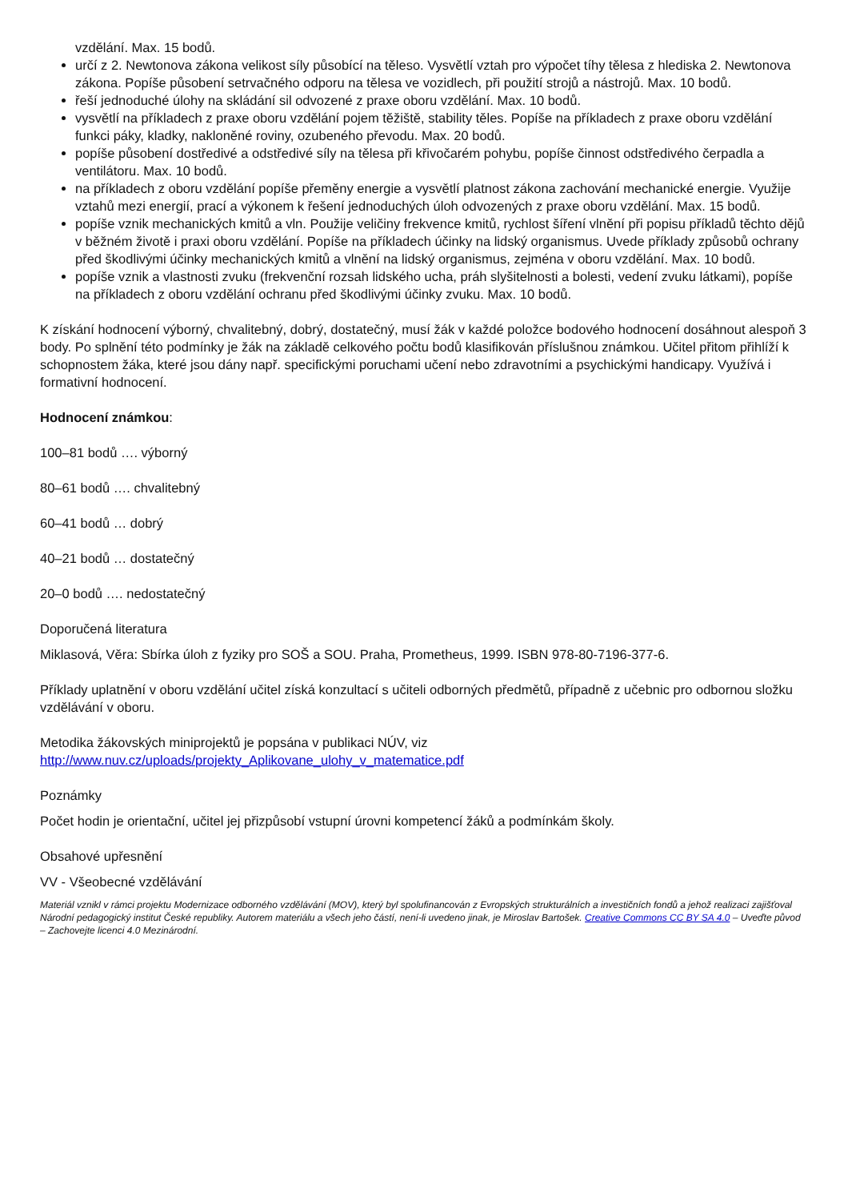vzdělání. Max. 15 bodů.
určí z 2. Newtonova zákona velikost síly působící na těleso. Vysvětlí vztah pro výpočet tíhy tělesa z hlediska 2. Newtonova zákona. Popíše působení setrvačného odporu na tělesa ve vozidlech, při použití strojů a nástrojů. Max. 10 bodů.
řeší jednoduché úlohy na skládání sil odvozené z praxe oboru vzdělání. Max. 10 bodů.
vysvětlí na příkladech z praxe oboru vzdělání pojem těžiště, stability těles. Popíše na příkladech z praxe oboru vzdělání funkci páky, kladky, nakloněné roviny, ozubeného převodu. Max. 20 bodů.
popíše působení dostředivé a odstředivé síly na tělesa při křivočarém pohybu, popíše činnost odstředivého čerpadla a ventilátoru. Max. 10 bodů.
na příkladech z oboru vzdělání popíše přeměny energie a vysvětlí platnost zákona zachování mechanické energie. Využije vztahů mezi energií, prací a výkonem k řešení jednoduchých úloh odvozených z praxe oboru vzdělání. Max. 15 bodů.
popíše vznik mechanických kmitů a vln. Použije veličiny frekvence kmitů, rychlost šíření vlnění při popisu příkladů těchto dějů v běžném životě i praxi oboru vzdělání. Popíše na příkladech účinky na lidský organismus. Uvede příklady způsobů ochrany před škodlivými účinky mechanických kmitů a vlnění na lidský organismus, zejména v oboru vzdělání. Max. 10 bodů.
popíše vznik a vlastnosti zvuku (frekvenční rozsah lidského ucha, práh slyšitelnosti a bolesti, vedení zvuku látkami), popíše na příkladech z oboru vzdělání ochranu před škodlivými účinky zvuku. Max. 10 bodů.
K získání hodnocení výborný, chvalitebný, dobrý, dostatečný, musí žák v každé položce bodového hodnocení dosáhnout alespoň 3 body. Po splnění této podmínky je žák na základě celkového počtu bodů klasifikován příslušnou známkou. Učitel přitom přihlíží k schopnostem žáka, které jsou dány např. specifickými poruchami učení nebo zdravotními a psychickými handicapy. Využívá i formativní hodnocení.
Hodnocení známkou:
100–81 bodů …. výborný
80–61 bodů …. chvalitebný
60–41 bodů … dobrý
40–21 bodů … dostatečný
20–0 bodů …. nedostatečný
Doporučená literatura
Miklasová, Věra: Sbírka úloh z fyziky pro SOŠ a SOU. Praha, Prometheus, 1999. ISBN 978-80-7196-377-6.
Příklady uplatnění v oboru vzdělání učitel získá konzultací s učiteli odborných předmětů, případně z učebnic pro odbornou složku vzdělávání v oboru.
Metodika žákovských miniprojektů je popsána v publikaci NÚV, viz http://www.nuv.cz/uploads/projekty_Aplikovane_ulohy_v_matematice.pdf
Poznámky
Počet hodin je orientační, učitel jej přizpůsobí vstupní úrovni kompetencí žáků a podmínkám školy.
Obsahové upřesnění
VV - Všeobecné vzdělávání
Materiál vznikl v rámci projektu Modernizace odborného vzdělávání (MOV), který byl spolufinancován z Evropských strukturálních a investičních fondů a jehož realizaci zajišťoval Národní pedagogický institut České republiky. Autorem materiálu a všech jeho částí, není-li uvedeno jinak, je Miroslav Bartošek. Creative Commons CC BY SA 4.0 – Uveďte původ – Zachovejte licenci 4.0 Mezinárodní.